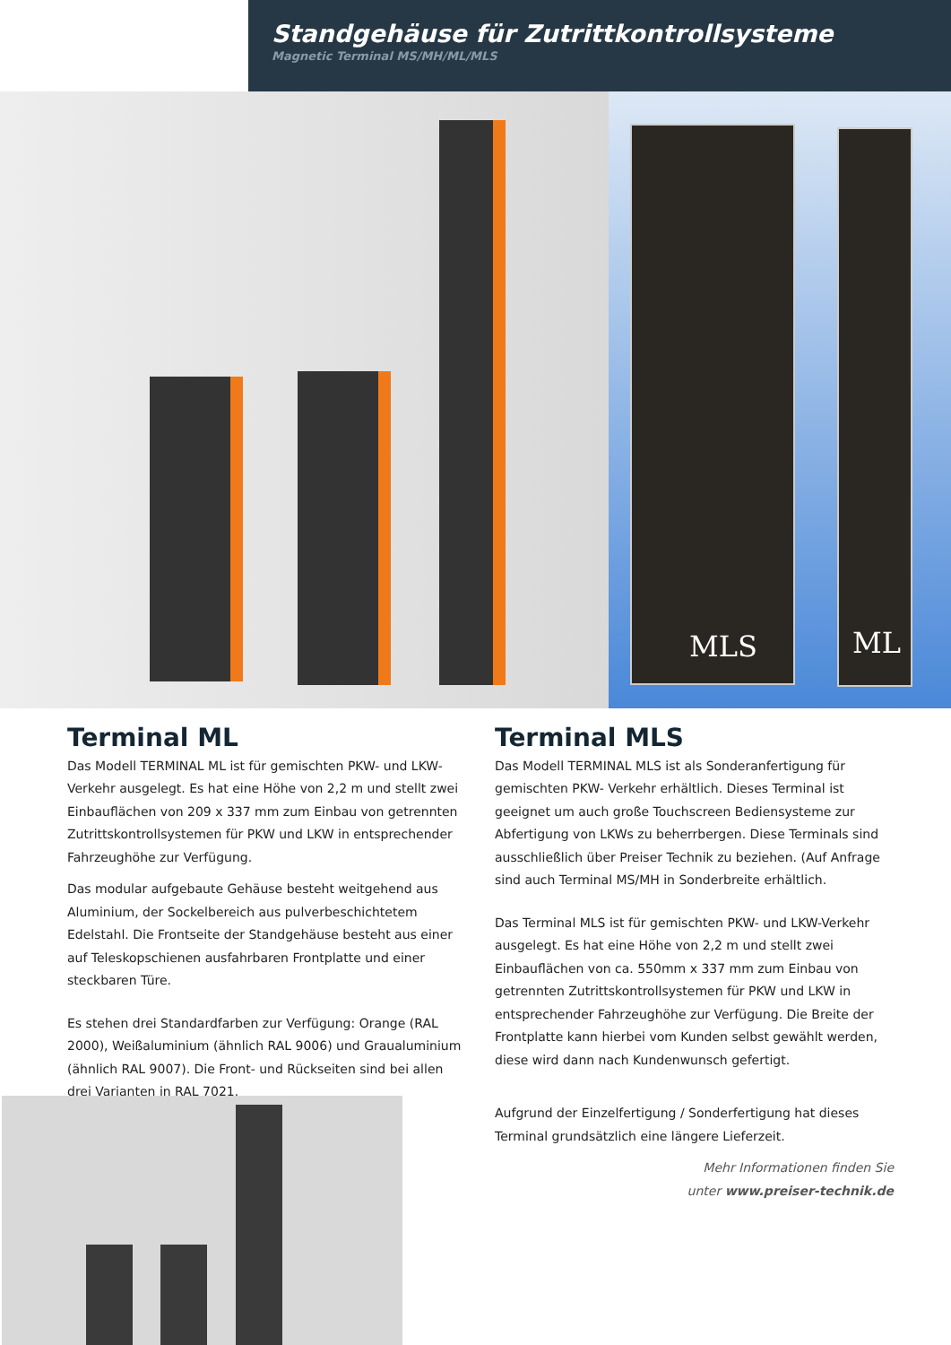Standgehäuse für Zutrittkontrollsysteme
Magnetic Terminal MS/MH/ML/MLS
MLS ML
Terminal ML
Das Modell TERMINAL ML ist für gemischten PKW- und LKW-Verkehr ausgelegt. Es hat eine Höhe von 2,2 m und stellt zwei Einbauflächen von 209 x 337 mm zum Einbau von getrennten Zutrittskontrollsystemen für PKW und LKW in entsprechender Fahrzeughöhe zur Verfügung.
Das modular aufgebaute Gehäuse besteht weitgehend aus Aluminium, der Sockelbereich aus pulverbeschichtetem Edelstahl. Die Frontseite der Standgehäuse besteht aus einer auf Teleskopschienen ausfahrbaren Frontplatte und einer steckbaren Türe.
Es stehen drei Standardfarben zur Verfügung: Orange (RAL 2000), Weißaluminium (ähnlich RAL 9006) und Graualuminium (ähnlich RAL 9007). Die Front- und Rückseiten sind bei allen drei Varianten in RAL 7021.
Terminal MLS
Das Modell TERMINAL MLS ist als Sonderanfertigung für gemischten PKW- Verkehr erhältlich. Dieses Terminal ist geeignet um auch große Touchscreen Bediensysteme zur Abfertigung von LKWs zu beherrbergen. Diese Terminals sind ausschließlich über Preiser Technik zu beziehen. (Auf Anfrage sind auch Terminal MS/MH in Sonderbreite erhältlich.
Das Terminal MLS ist für gemischten PKW- und LKW-Verkehr ausgelegt. Es hat eine Höhe von 2,2 m und stellt zwei Einbauflächen von ca. 550mm x 337 mm zum Einbau von getrennten Zutrittskontrollsystemen für PKW und LKW in entsprechender Fahrzeughöhe zur Verfügung. Die Breite der Frontplatte kann hierbei vom Kunden selbst gewählt werden, diese wird dann nach Kundenwunsch gefertigt.
Aufgrund der Einzelfertigung / Sonderfertigung hat dieses Terminal grundsätzlich eine längere Lieferzeit.
Mehr Informationen finden Sie
unter www.preiser-technik.de